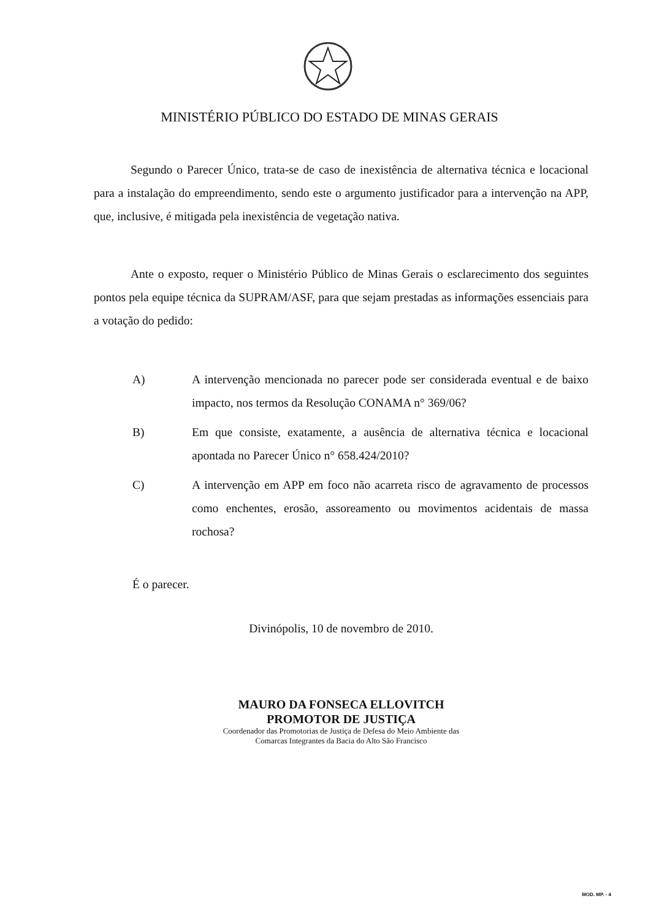MINISTÉRIO PÚBLICO DO ESTADO DE MINAS GERAIS
Segundo o Parecer Único, trata-se de caso de inexistência de alternativa técnica e locacional para a instalação do empreendimento, sendo este o argumento justificador para a intervenção na APP, que, inclusive, é mitigada pela inexistência de vegetação nativa.
Ante o exposto, requer o Ministério Público de Minas Gerais o esclarecimento dos seguintes pontos pela equipe técnica da SUPRAM/ASF, para que sejam prestadas as informações essenciais para a votação do pedido:
A) A intervenção mencionada no parecer pode ser considerada eventual e de baixo impacto, nos termos da Resolução CONAMA n° 369/06?
B) Em que consiste, exatamente, a ausência de alternativa técnica e locacional apontada no Parecer Único n° 658.424/2010?
C) A intervenção em APP em foco não acarreta risco de agravamento de processos como enchentes, erosão, assoreamento ou movimentos acidentais de massa rochosa?
É o parecer.
Divinópolis, 10 de novembro de 2010.
MAURO DA FONSECA ELLOVITCH
PROMOTOR DE JUSTIÇA
Coordenador das Promotorias de Justiça de Defesa do Meio Ambiente das
Comarcas Integrantes da Bacia do Alto São Francisco
MOD. MP. - 4